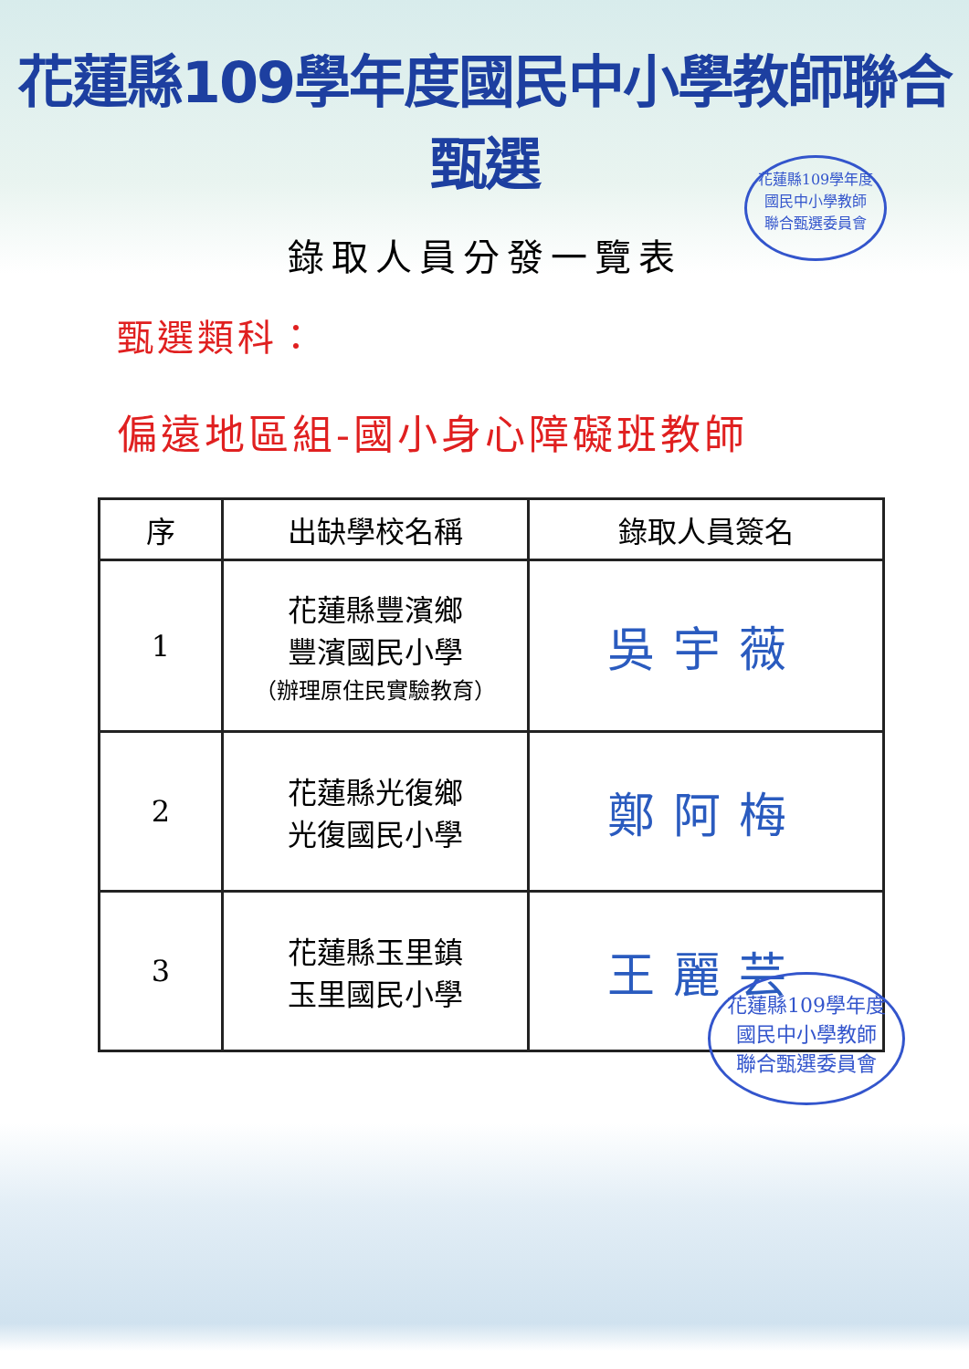花蓮縣109學年度國民中小學教師聯合甄選
錄取人員分發一覽表
甄選類科：
偏遠地區組-國小身心障礙班教師
| 序 | 出缺學校名稱 | 錄取人員簽名 |
| --- | --- | --- |
| 1 | 花蓮縣豐濱鄉 豐濱國民小學 （辦理原住民實驗教育） | 吳宇薇 |
| 2 | 花蓮縣光復鄉 光復國民小學 | 鄭阿梅 |
| 3 | 花蓮縣玉里鎮 玉里國民小學 | 王麗芸 |
花蓮縣109學年度
國民中小學教師
聯合甄選委員會
花蓮縣109學年度
國民中小學教師
聯合甄選委員會